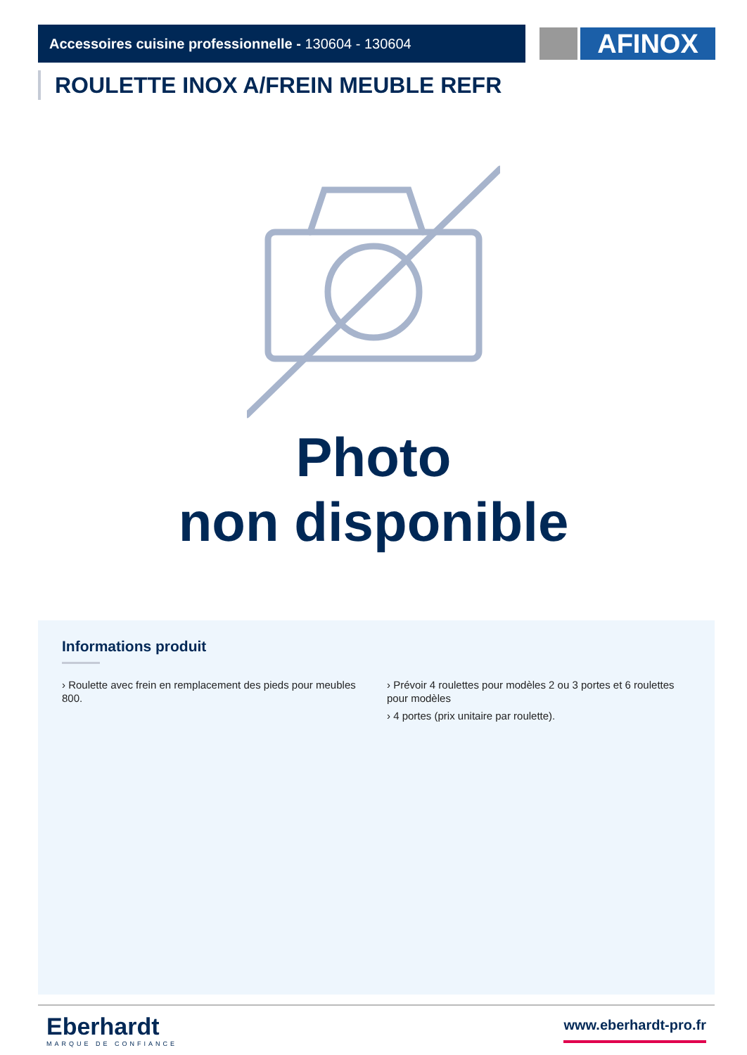Accessoires cuisine professionnelle - 130604 - 130604 AFINOX
ROULETTE INOX A/FREIN MEUBLE REFR
Photo
non disponible
Informations produit
› Roulette avec frein en remplacement des pieds pour meubles 800.
› Prévoir 4 roulettes pour modèles 2 ou 3 portes et 6 roulettes pour modèles
› 4 portes (prix unitaire par roulette).
Eberhardt
MARQUE DE CONFIANCE
www.eberhardt-pro.fr